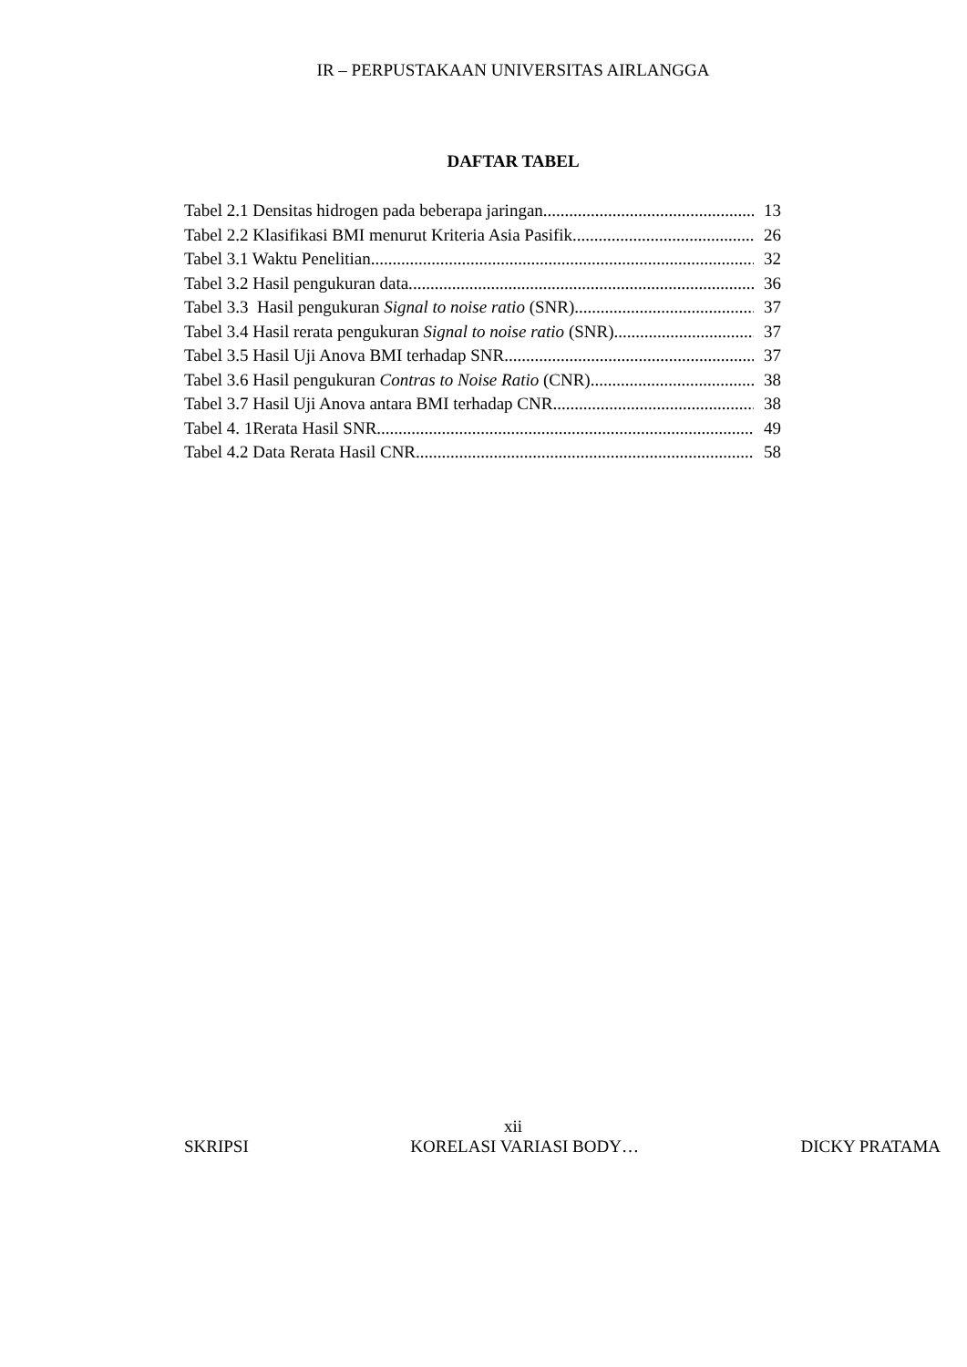IR – PERPUSTAKAAN UNIVERSITAS AIRLANGGA
DAFTAR TABEL
Tabel 2.1 Densitas hidrogen pada beberapa jaringan 13
Tabel 2.2 Klasifikasi BMI menurut Kriteria Asia Pasifik 26
Tabel 3.1 Waktu Penelitian 32
Tabel 3.2 Hasil pengukuran data. 36
Tabel 3.3 Hasil pengukuran Signal to noise ratio (SNR). 37
Tabel 3.4 Hasil rerata pengukuran Signal to noise ratio (SNR) 37
Tabel 3.5 Hasil Uji Anova BMI terhadap SNR 37
Tabel 3.6 Hasil pengukuran Contras to Noise Ratio (CNR). 38
Tabel 3.7 Hasil Uji Anova antara BMI terhadap CNR 38
Tabel 4. 1Rerata Hasil SNR 49
Tabel 4.2 Data Rerata Hasil CNR 58
xii
SKRIPSI KORELASI VARIASI BODY… DICKY PRATAMA